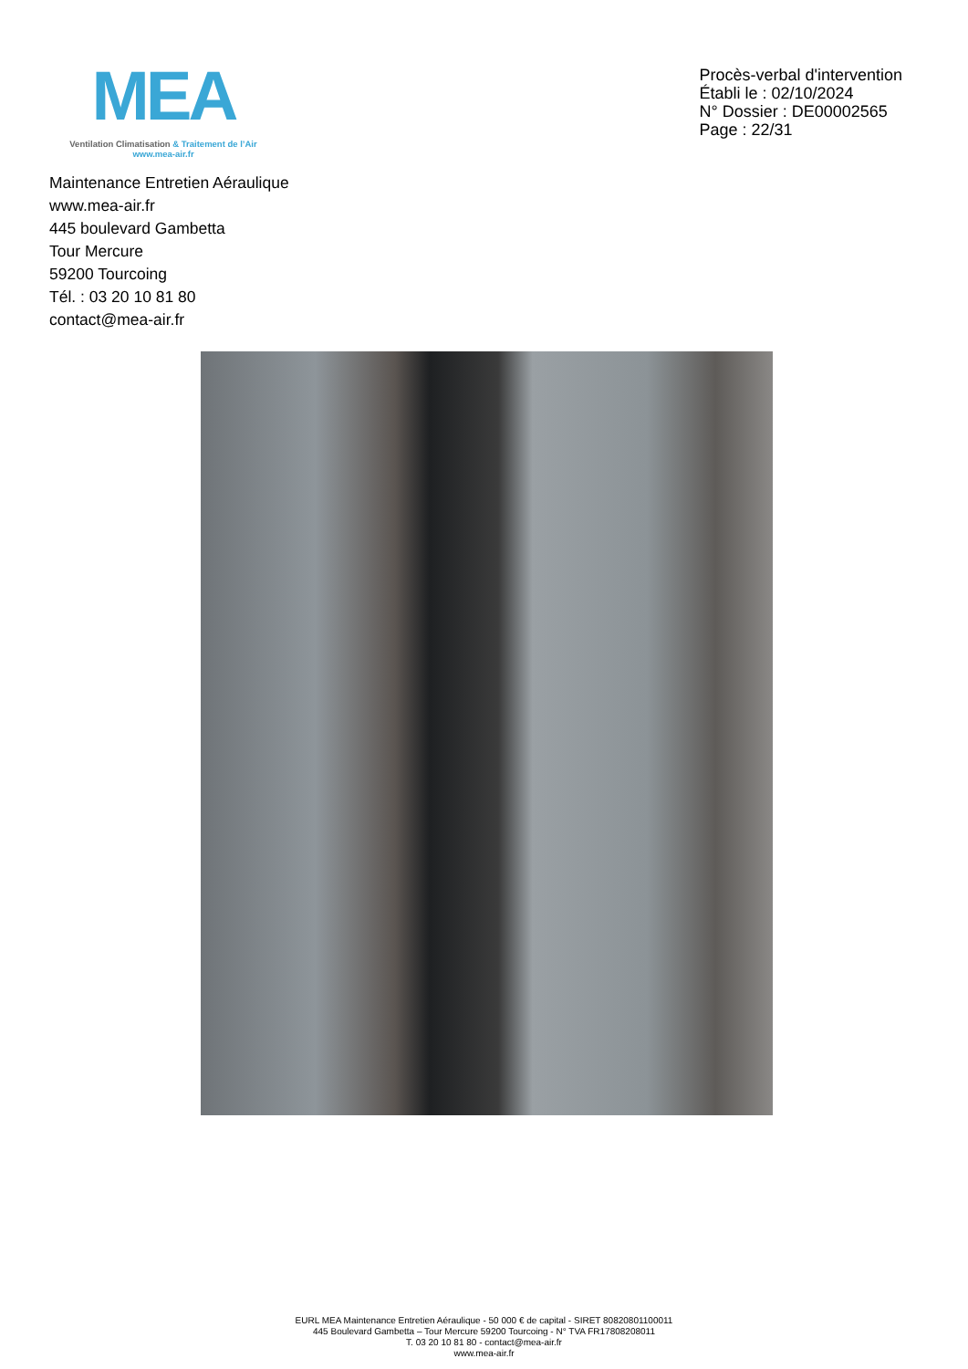MEA
Ventilation Climatisation & Traitement de l’Air
www.mea-air.fr
Procès-verbal d'intervention
Établi le : 02/10/2024
N° Dossier : DE00002565
Page : 22/31
Maintenance Entretien Aéraulique
www.mea-air.fr
445 boulevard Gambetta
Tour Mercure
59200 Tourcoing
Tél. : 03 20 10 81 80
contact@mea-air.fr
EURL MEA Maintenance Entretien Aéraulique - 50 000 € de capital - SIRET 80820801100011
445 Boulevard Gambetta – Tour Mercure 59200 Tourcoing - N° TVA FR17808208011
T. 03 20 10 81 80 - contact@mea-air.fr
www.mea-air.fr